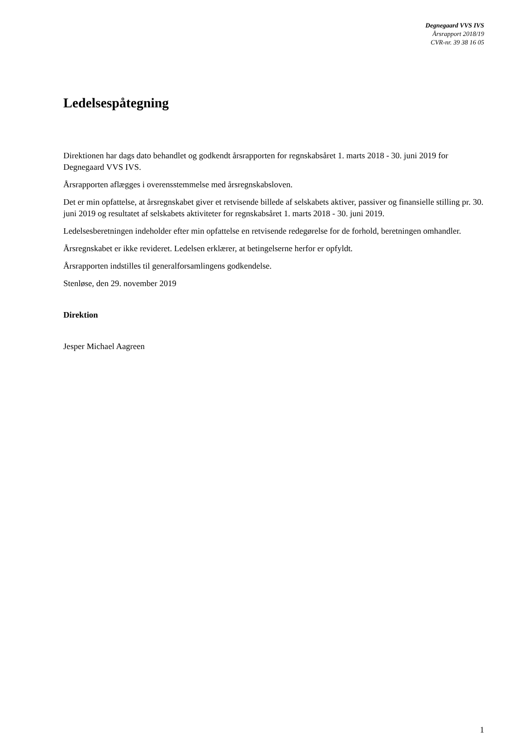Degnegaard VVS IVS
Årsrapport 2018/19
CVR-nr. 39 38 16 05
Ledelsespåtegning
Direktionen har dags dato behandlet og godkendt årsrapporten for regnskabsåret 1. marts 2018 - 30. juni 2019 for Degnegaard VVS IVS.
Årsrapporten aflægges i overensstemmelse med årsregnskabsloven.
Det er min opfattelse, at årsregnskabet giver et retvisende billede af selskabets aktiver, passiver og finansielle stilling pr. 30. juni 2019 og resultatet af selskabets aktiviteter for regnskabsåret 1. marts 2018 - 30. juni 2019.
Ledelsesberetningen indeholder efter min opfattelse en retvisende redegørelse for de forhold, beretningen omhandler.
Årsregnskabet er ikke revideret. Ledelsen erklærer, at betingelserne herfor er opfyldt.
Årsrapporten indstilles til generalforsamlingens godkendelse.
Stenløse, den 29. november 2019
Direktion
Jesper Michael Aagreen
1